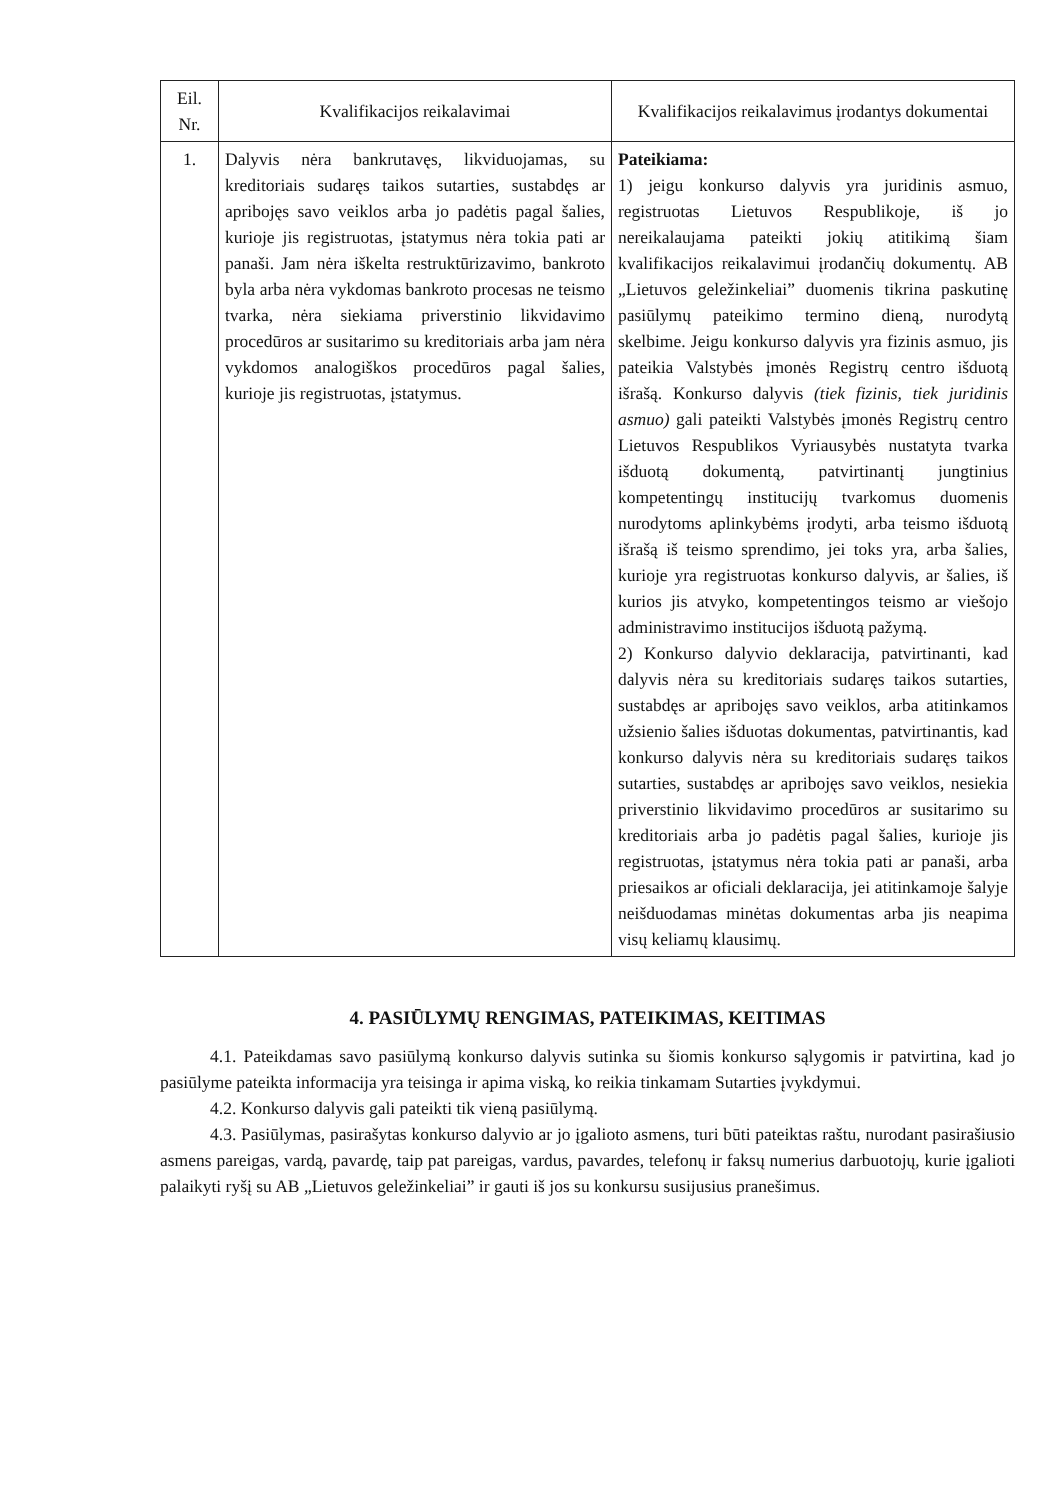| Eil. Nr. | Kvalifikacijos reikalavimai | Kvalifikacijos reikalavimus įrodantys dokumentai |
| --- | --- | --- |
| 1. | Dalyvis nėra bankrutavęs, likviduojamas, su kreditoriais sudaręs taikos sutarties, sustabdęs ar apribojęs savo veiklos arba jo padėtis pagal šalies, kurioje jis registruotas, įstatymus nėra tokia pati ar panaši. Jam nėra iškelta restruktūrizavimo, bankroto byla arba nėra vykdomas bankroto procesas ne teismo tvarka, nėra siekiama priverstinio likvidavimo procedūros ar susitarimo su kreditoriais arba jam nėra vykdomos analogiškos procedūros pagal šalies, kurioje jis registruotas, įstatymus. | Pateikiama: 1) jeigu konkurso dalyvis yra juridinis asmuo, registruotas Lietuvos Respublikoje, iš jo nereikalaujama pateikti jokių atitikimą šiam kvalifikacijos reikalavimui įrodančių dokumentų. AB „Lietuvos geležinkeliai” duomenis tikrina paskutinę pasiūlymų pateikimo termino dieną, nurodytą skelbime. Jeigu konkurso dalyvis yra fizinis asmuo, jis pateikia Valstybės įmonės Registrų centro išduotą išrašą. Konkurso dalyvis (tiek fizinis, tiek juridinis asmuo) gali pateikti Valstybės įmonės Registrų centro Lietuvos Respublikos Vyriausybės nustatyta tvarka išduotą dokumentą, patvirtinantį jungtinius kompetentingų institucijų tvarkomus duomenis nurodytoms aplinkybėms įrodyti, arba teismo išduotą išrašą iš teismo sprendimo, jei toks yra, arba šalies, kurioje yra registruotas konkurso dalyvis, ar šalies, iš kurios jis atvyko, kompetentingos teismo ar viešojo administravimo institucijos išduotą pažymą. 2) Konkurso dalyvio deklaracija, patvirtinanti, kad dalyvis nėra su kreditoriais sudaręs taikos sutarties, sustabdęs ar apribojęs savo veiklos, arba atitinkamos užsienio šalies išduotas dokumentas, patvirtinantis, kad konkurso dalyvis nėra su kreditoriais sudaręs taikos sutarties, sustabdęs ar apribojęs savo veiklos, nesiekia priverstinio likvidavimo procedūros ar susitarimo su kreditoriais arba jo padėtis pagal šalies, kurioje jis registruotas, įstatymus nėra tokia pati ar panaši, arba priesaikos ar oficiali deklaracija, jei atitinkamoje šalyje neišduodamas minėtas dokumentas arba jis neapima visų keliamų klausimų. |
4. PASIŪLYMŲ RENGIMAS, PATEIKIMAS, KEITIMAS
4.1. Pateikdamas savo pasiūlymą konkurso dalyvis sutinka su šiomis konkurso sąlygomis ir patvirtina, kad jo pasiūlyme pateikta informacija yra teisinga ir apima viską, ko reikia tinkamam Sutarties įvykdymui.
4.2. Konkurso dalyvis gali pateikti tik vieną pasiūlymą.
4.3. Pasiūlymas, pasirašytas konkurso dalyvio ar jo įgalioto asmens, turi būti pateiktas raštu, nurodant pasirašiusio asmens pareigas, vardą, pavardę, taip pat pareigas, vardus, pavardes, telefonų ir faksų numerius darbuotojų, kurie įgalioti palaikyti ryšį su AB „Lietuvos geležinkeliai” ir gauti iš jos su konkursu susijusius pranešimus.